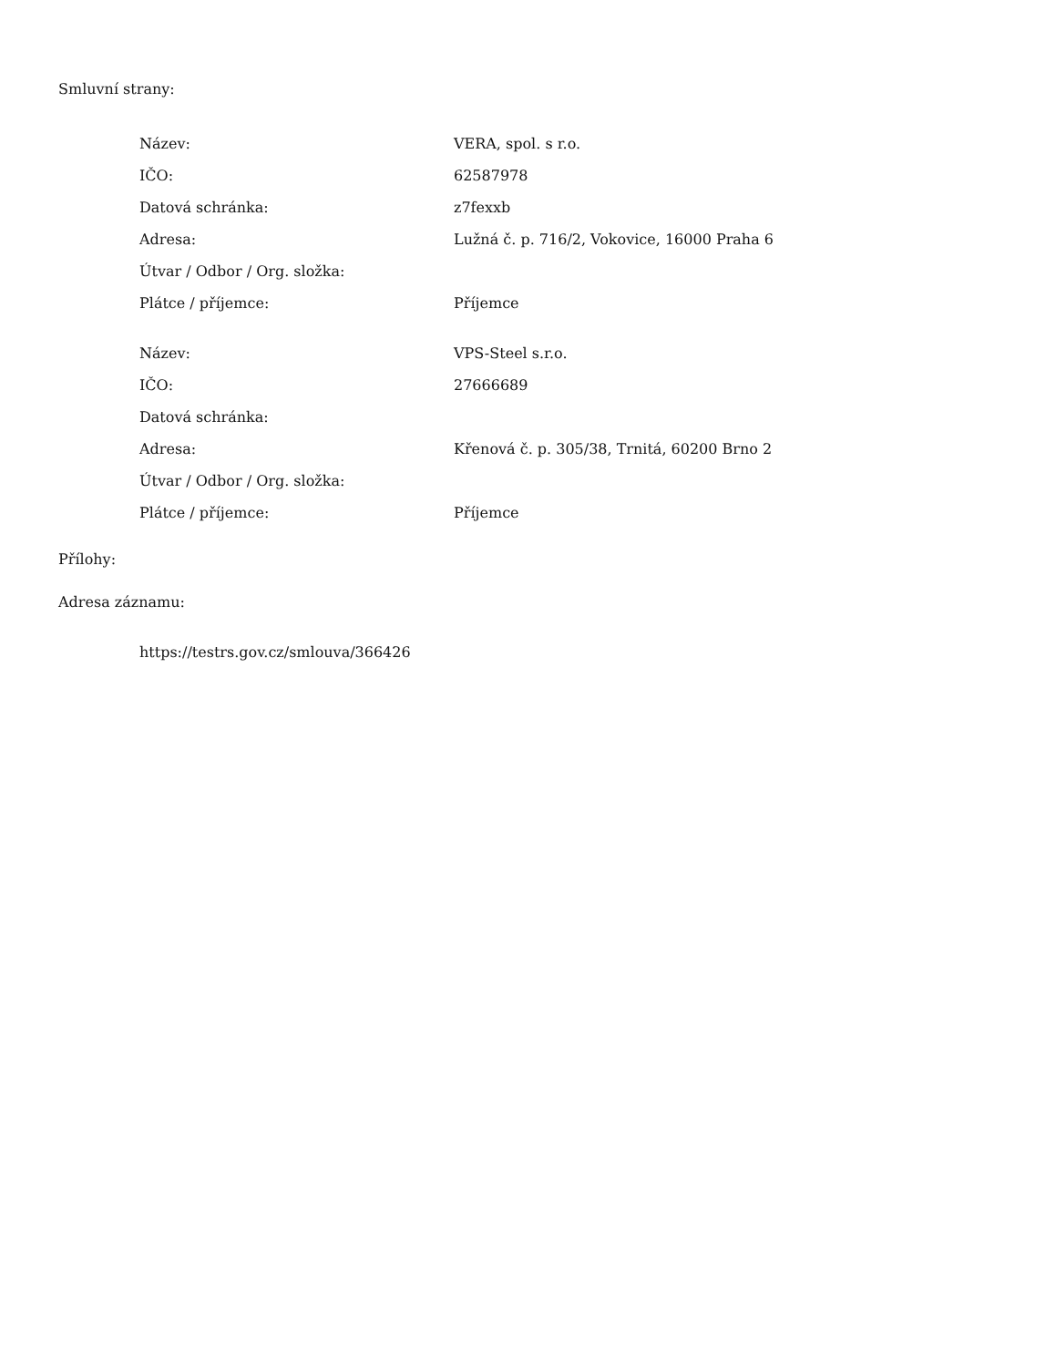Smluvní strany:
| Název: | VERA, spol. s r.o. |
| IČO: | 62587978 |
| Datová schránka: | z7fexxb |
| Adresa: | Lužná č. p. 716/2, Vokovice, 16000 Praha 6 |
| Útvar / Odbor / Org. složka: | |
| Plátce / příjemce: | Příjemce |
| Název: | VPS-Steel s.r.o. |
| IČO: | 27666689 |
| Datová schránka: | |
| Adresa: | Křenová č. p. 305/38, Trnitá, 60200 Brno 2 |
| Útvar / Odbor / Org. složka: | |
| Plátce / příjemce: | Příjemce |
Přílohy:
Adresa záznamu:
https://testrs.gov.cz/smlouva/366426